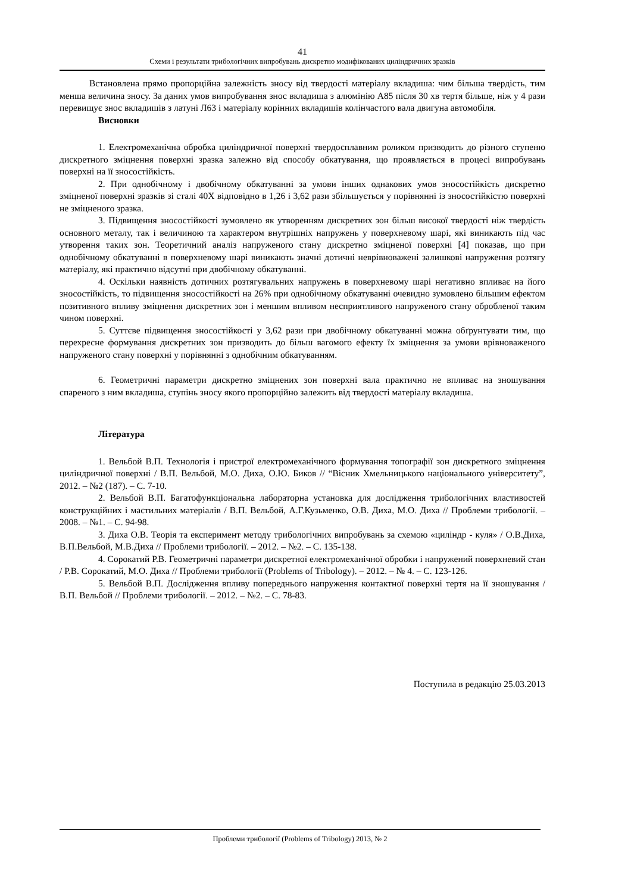41
Схеми і результати трибологічних випробувань дискретно модифікованих циліндричних зразків
Встановлена прямо пропорційна залежність зносу від твердості матеріалу вкладиша: чим більша твердість, тим менша величина зносу. За даних умов випробування знос вкладиша з алюмінію А85 після 30 хв тертя більше, ніж у 4 рази перевищує знос вкладишів з латуні Л63 і матеріалу корінних вкладишів колінчастого вала двигуна автомобіля.
Висновки
1. Електромеханічна обробка циліндричної поверхні твердосплавним роликом призводить до різного ступеню дискретного зміцнення поверхні зразка залежно від способу обкатування, що проявляється в процесі випробувань поверхні на її зносостійкість.
2. При однобічному і двобічному обкатуванні за умови інших однакових умов зносостійкість дискретно зміцненої поверхні зразків зі сталі 40Х відповідно в 1,26 і 3,62 рази збільшується у порівнянні із зносостійкістю поверхні не зміцненого зразка.
3. Підвищення зносостійкості зумовлено як утворенням дискретних зон більш високої твердості ніж твердість основного металу, так і величиною та характером внутрішніх напружень у поверхневому шарі, які виникають під час утворення таких зон. Теоретичний аналіз напруженого стану дискретно зміцненої поверхні [4] показав, що при однобічному обкатуванні в поверхневому шарі виникають значні дотичні неврівноважені залишкові напруження розтягу матеріалу, які практично відсутні при двобічному обкатуванні.
4. Оскільки наявність дотичних розтягувальних напружень в поверхневому шарі негативно впливає на його зносостійкість, то підвищення зносостійкості на 26% при однобічному обкатуванні очевидно зумовлено більшим ефектом позитивного впливу зміцнення дискретних зон і меншим впливом несприятливого напруженого стану обробленої таким чином поверхні.
5. Суттєве підвищення зносостійкості у 3,62 рази при двобічному обкатуванні можна обґрунтувати тим, що перехресне формування дискретних зон призводить до більш вагомого ефекту їх зміцнення за умови врівноваженого напруженого стану поверхні у порівнянні з однобічним обкатуванням.
6. Геометричні параметри дискретно зміцнених зон поверхні вала практично не впливає на зношування спареного з ним вкладиша, ступінь зносу якого пропорційно залежить від твердості матеріалу вкладиша.
Література
1. Вельбой В.П. Технологія і пристрої електромеханічного формування топографії зон дискретного зміцнення циліндричної поверхні / В.П. Вельбой, М.О. Диха, О.Ю. Биков // “Вісник Хмельницького національного університету”, 2012. – №2 (187). – С. 7-10.
2. Вельбой В.П. Багатофункціональна лабораторна установка для дослідження трибологічних властивостей конструкційних і мастильних матеріалів / В.П. Вельбой, А.Г.Кузьменко, О.В. Диха, М.О. Диха // Проблеми трибології. – 2008. – №1. – С. 94-98.
3. Диха О.В. Теорія та експеримент методу трибологічних випробувань за схемою «циліндр - куля» / О.В.Диха, В.П.Вельбой, М.В.Диха // Проблеми трибології. – 2012. – №2. – С. 135-138.
4. Сорокатий Р.В. Геометричні параметри дискретної електромеханічної обробки і напружений поверхневий стан / Р.В. Сорокатий, М.О. Диха // Проблеми трибології (Problems of Tribology). – 2012. – № 4. – С. 123-126.
5. Вельбой В.П. Дослідження впливу попереднього напруження контактної поверхні тертя на її зношування / В.П. Вельбой // Проблеми трибології. – 2012. – №2. – С. 78-83.
Поступила в редакцію 25.03.2013
Проблеми трибології (Problems of Tribology) 2013, № 2